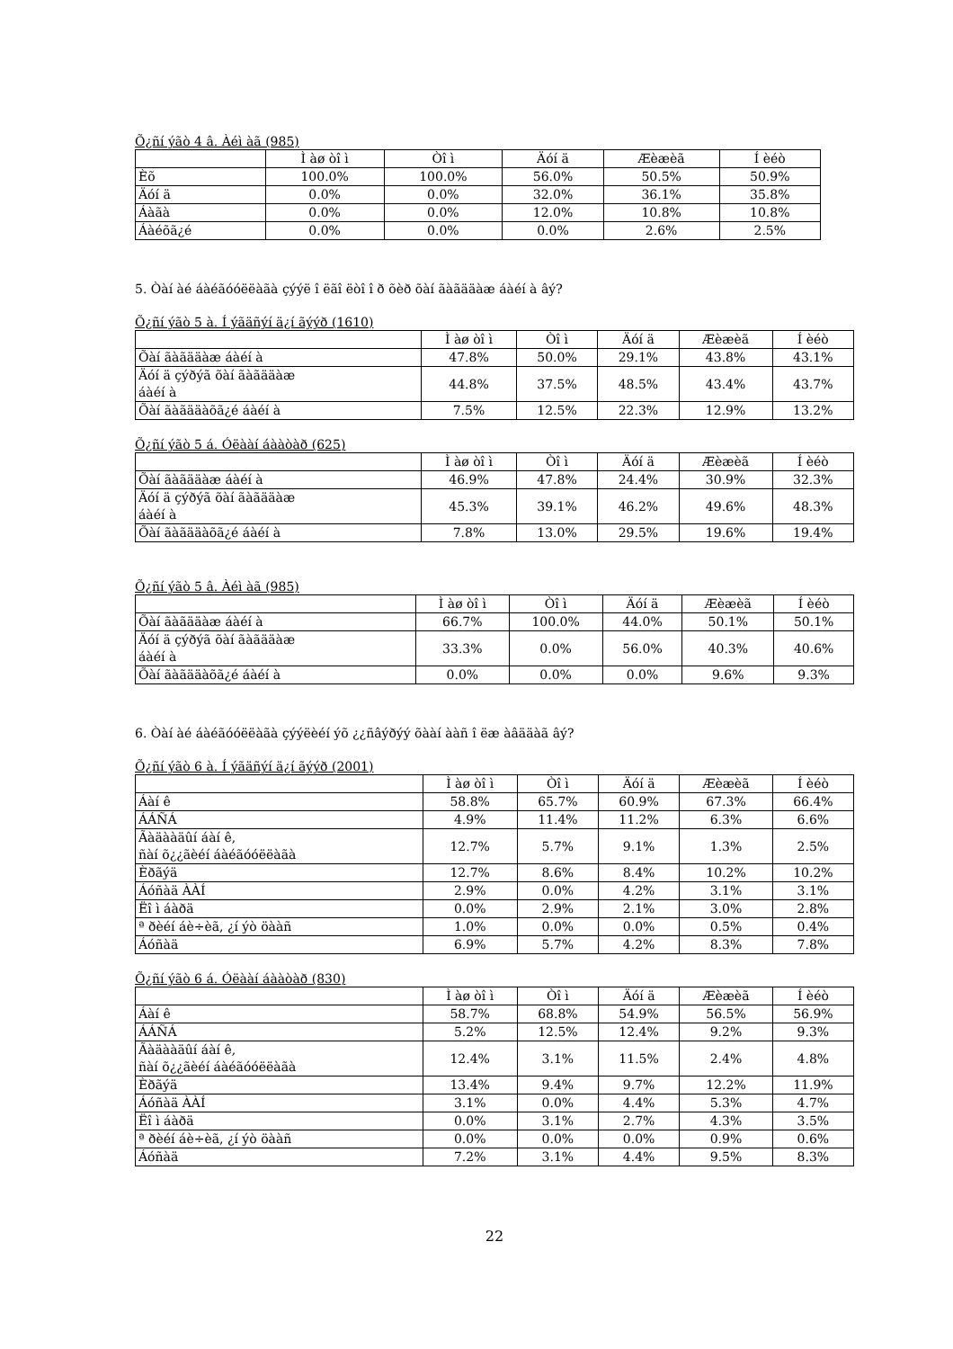Õ¿ñí ýãò 4 â. Àéì àã (985)
| | Ì àø òî ì | Òî ì | Äóí ä | Æèæèã | Í èéò |
| --- | --- | --- | --- | --- | --- |
| Èõ | 100.0% | 100.0% | 56.0% | 50.5% | 50.9% |
| Äóí ä | 0.0% | 0.0% | 32.0% | 36.1% | 35.8% |
| Áàãà | 0.0% | 0.0% | 12.0% | 10.8% | 10.8% |
| Áàéõã¿é | 0.0% | 0.0% | 0.0% | 2.6% | 2.5% |
5. Òàí àé áàéãóóëëàãà çýýë î ëãî ëòî î ð õèð õàí ãàãääàæ áàéí à âý?
Õ¿ñí ýãò 5 à. Í ýãäñýí ä¿í ãýýð (1610)
| | Ì àø òî ì | Òî ì | Äóí ä | Æèæèã | Í èéò |
| --- | --- | --- | --- | --- | --- |
| Õàí ãàãääàæ áàéí à | 47.8% | 50.0% | 29.1% | 43.8% | 43.1% |
| Äóí ä çýðýã õàí ãàãääàæ áàéí à | 44.8% | 37.5% | 48.5% | 43.4% | 43.7% |
| Õàí ãàãääàõã¿é áàéí à | 7.5% | 12.5% | 22.3% | 12.9% | 13.2% |
Õ¿ñí ýãò 5 á. Óëààí áààòàð (625)
| | Ì àø òî ì | Òî ì | Äóí ä | Æèæèã | Í èéò |
| --- | --- | --- | --- | --- | --- |
| Õàí ãàãääàæ áàéí à | 46.9% | 47.8% | 24.4% | 30.9% | 32.3% |
| Äóí ä çýðýã õàí ãàãääàæ áàéí à | 45.3% | 39.1% | 46.2% | 49.6% | 48.3% |
| Õàí ãàãääàõã¿é áàéí à | 7.8% | 13.0% | 29.5% | 19.6% | 19.4% |
Õ¿ñí ýãò 5 â. Àéì àã (985)
| | Ì àø òî ì | Òî ì | Äóí ä | Æèæèã | Í èéò |
| --- | --- | --- | --- | --- | --- |
| Õàí ãàãääàæ áàéí à | 66.7% | 100.0% | 44.0% | 50.1% | 50.1% |
| Äóí ä çýðýã õàí ãàãääàæ áàéí à | 33.3% | 0.0% | 56.0% | 40.3% | 40.6% |
| Õàí ãàãääàõã¿é áàéí à | 0.0% | 0.0% | 0.0% | 9.6% | 9.3% |
6. Òàí àé áàéãóóëëàãà çýýëèéí ýõ ¿¿ñâýðýý õààí ààñ î ëæ àâääàã âý?
Õ¿ñí ýãò 6 à. Í ýãäñýí ä¿í ãýýð (2001)
| | Ì àø òî ì | Òî ì | Äóí ä | Æèæèã | Í èéò |
| --- | --- | --- | --- | --- | --- |
| Áàí ê | 58.8% | 65.7% | 60.9% | 67.3% | 66.4% |
| ÁÁÑÁ | 4.9% | 11.4% | 11.2% | 6.3% | 6.6% |
| Ãàäààäûí áàí ê, ñàí õ¿¿ãèéí áàéãóóëëàãà | 12.7% | 5.7% | 9.1% | 1.3% | 2.5% |
| Èðãýä | 12.7% | 8.6% | 8.4% | 10.2% | 10.2% |
| Áóñàä ÀÀÍ | 2.9% | 0.0% | 4.2% | 3.1% | 3.1% |
| Ëî ì áàðä | 0.0% | 2.9% | 2.1% | 3.0% | 2.8% |
| ª ðèéí áè÷èã, ¿í ýò öààñ | 1.0% | 0.0% | 0.0% | 0.5% | 0.4% |
| Áóñàä | 6.9% | 5.7% | 4.2% | 8.3% | 7.8% |
Õ¿ñí ýãò 6 á. Óëààí áààòàð (830)
| | Ì àø òî ì | Òî ì | Äóí ä | Æèæèã | Í èéò |
| --- | --- | --- | --- | --- | --- |
| Áàí ê | 58.7% | 68.8% | 54.9% | 56.5% | 56.9% |
| ÁÁÑÁ | 5.2% | 12.5% | 12.4% | 9.2% | 9.3% |
| Ãàäààäûí áàí ê, ñàí õ¿¿ãèéí áàéãóóëëàãà | 12.4% | 3.1% | 11.5% | 2.4% | 4.8% |
| Èðãýä | 13.4% | 9.4% | 9.7% | 12.2% | 11.9% |
| Áóñàä ÀÀÍ | 3.1% | 0.0% | 4.4% | 5.3% | 4.7% |
| Ëî ì áàðä | 0.0% | 3.1% | 2.7% | 4.3% | 3.5% |
| ª ðèéí áè÷èã, ¿í ýò öààñ | 0.0% | 0.0% | 0.0% | 0.9% | 0.6% |
| Áóñàä | 7.2% | 3.1% | 4.4% | 9.5% | 8.3% |
22